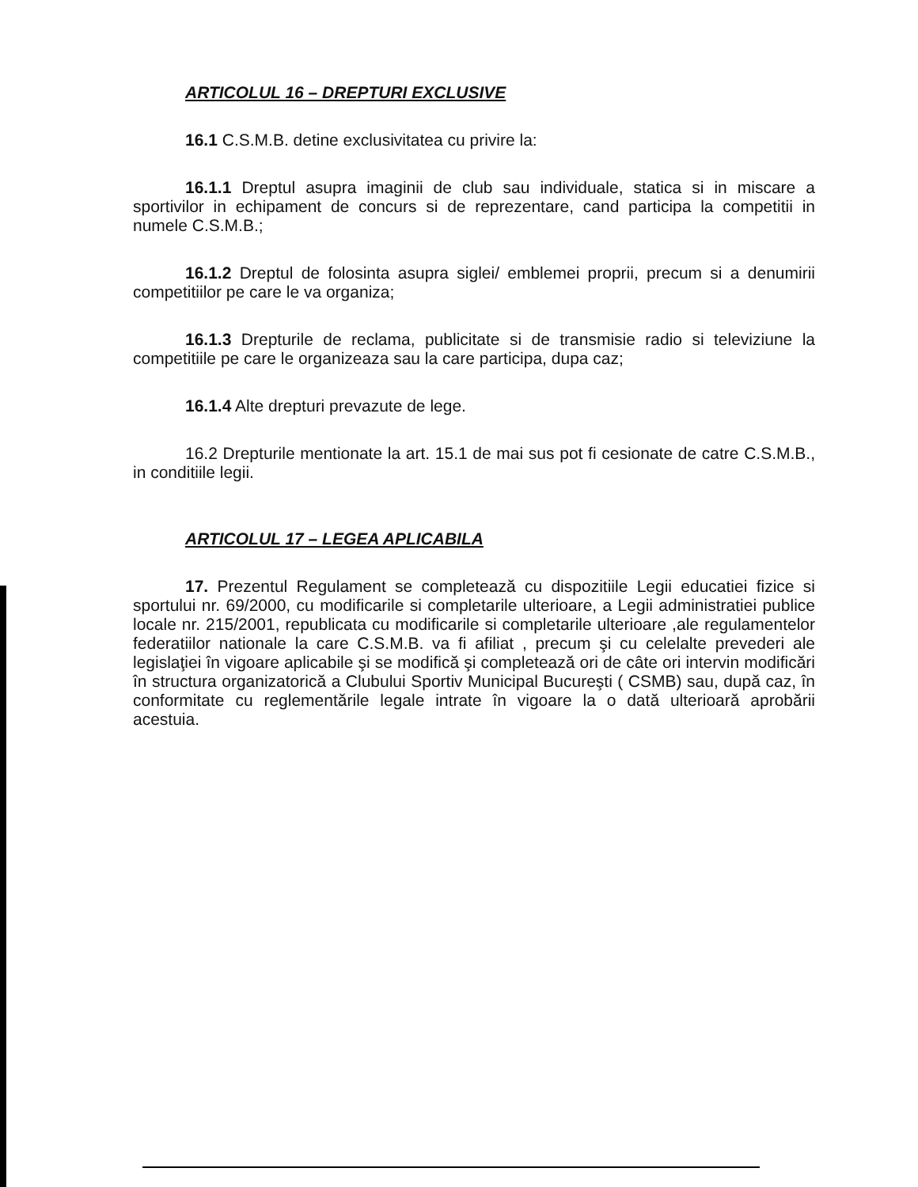ARTICOLUL 16 – DREPTURI EXCLUSIVE
16.1 C.S.M.B. detine exclusivitatea cu privire la:
16.1.1 Dreptul asupra imaginii de club sau individuale, statica si in miscare a sportivilor in echipament de concurs si de reprezentare, cand participa la competitii in numele C.S.M.B.;
16.1.2 Dreptul de folosinta asupra siglei/ emblemei proprii, precum si a denumirii competitiilor pe care le va organiza;
16.1.3 Drepturile de reclama, publicitate si de transmisie radio si televiziune la competitiile pe care le organizeaza sau la care participa, dupa caz;
16.1.4 Alte drepturi prevazute de lege.
16.2 Drepturile mentionate la art. 15.1 de mai sus pot fi cesionate de catre C.S.M.B., in conditiile legii.
ARTICOLUL 17 – LEGEA APLICABILA
17. Prezentul Regulament se completează cu dispozitiile Legii educatiei fizice si sportului nr. 69/2000, cu modificarile si completarile ulterioare, a Legii administratiei publice locale nr. 215/2001, republicata cu modificarile si completarile ulterioare ,ale regulamentelor federatiilor nationale la care C.S.M.B. va fi afiliat , precum şi cu celelalte prevederi ale legislaţiei în vigoare aplicabile şi se modifică şi completează ori de câte ori intervin modificări în structura organizatorică a Clubului Sportiv Municipal Bucureşti ( CSMB) sau, după caz, în conformitate cu reglementările legale intrate în vigoare la o dată ulterioară aprobării acestuia.